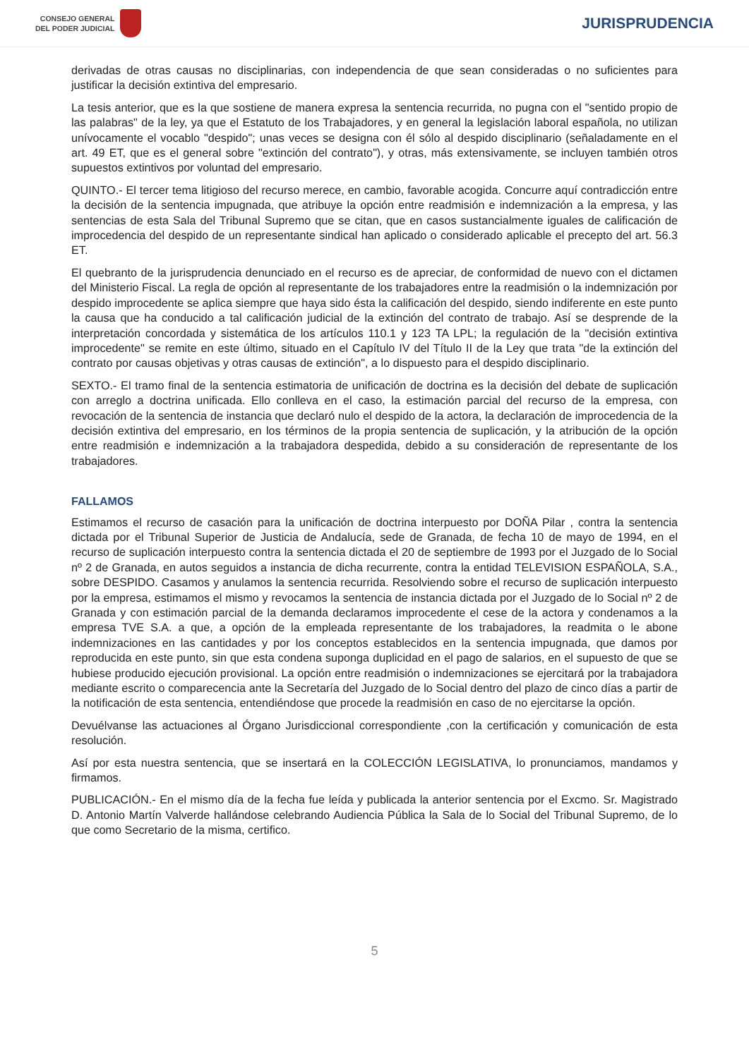CONSEJO GENERAL
DEL PODER JUDICIAL
JURISPRUDENCIA
derivadas de otras causas no disciplinarias, con independencia de que sean consideradas o no suficientes para justificar la decisión extintiva del empresario.
La tesis anterior, que es la que sostiene de manera expresa la sentencia recurrida, no pugna con el "sentido propio de las palabras" de la ley, ya que el Estatuto de los Trabajadores, y en general la legislación laboral española, no utilizan unívocamente el vocablo "despido"; unas veces se designa con él sólo al despido disciplinario (señaladamente en el art. 49 ET, que es el general sobre "extinción del contrato"), y otras, más extensivamente, se incluyen también otros supuestos extintivos por voluntad del empresario.
QUINTO.- El tercer tema litigioso del recurso merece, en cambio, favorable acogida. Concurre aquí contradicción entre la decisión de la sentencia impugnada, que atribuye la opción entre readmisión e indemnización a la empresa, y las sentencias de esta Sala del Tribunal Supremo que se citan, que en casos sustancialmente iguales de calificación de improcedencia del despido de un representante sindical han aplicado o considerado aplicable el precepto del art. 56.3 ET.
El quebranto de la jurisprudencia denunciado en el recurso es de apreciar, de conformidad de nuevo con el dictamen del Ministerio Fiscal. La regla de opción al representante de los trabajadores entre la readmisión o la indemnización por despido improcedente se aplica siempre que haya sido ésta la calificación del despido, siendo indiferente en este punto la causa que ha conducido a tal calificación judicial de la extinción del contrato de trabajo. Así se desprende de la interpretación concordada y sistemática de los artículos 110.1 y 123 TA LPL; la regulación de la "decisión extintiva improcedente" se remite en este último, situado en el Capítulo IV del Título II de la Ley que trata "de la extinción del contrato por causas objetivas y otras causas de extinción", a lo dispuesto para el despido disciplinario.
SEXTO.- El tramo final de la sentencia estimatoria de unificación de doctrina es la decisión del debate de suplicación con arreglo a doctrina unificada. Ello conlleva en el caso, la estimación parcial del recurso de la empresa, con revocación de la sentencia de instancia que declaró nulo el despido de la actora, la declaración de improcedencia de la decisión extintiva del empresario, en los términos de la propia sentencia de suplicación, y la atribución de la opción entre readmisión e indemnización a la trabajadora despedida, debido a su consideración de representante de los trabajadores.
FALLAMOS
Estimamos el recurso de casación para la unificación de doctrina interpuesto por DOÑA Pilar , contra la sentencia dictada por el Tribunal Superior de Justicia de Andalucía, sede de Granada, de fecha 10 de mayo de 1994, en el recurso de suplicación interpuesto contra la sentencia dictada el 20 de septiembre de 1993 por el Juzgado de lo Social nº 2 de Granada, en autos seguidos a instancia de dicha recurrente, contra la entidad TELEVISION ESPAÑOLA, S.A., sobre DESPIDO. Casamos y anulamos la sentencia recurrida. Resolviendo sobre el recurso de suplicación interpuesto por la empresa, estimamos el mismo y revocamos la sentencia de instancia dictada por el Juzgado de lo Social nº 2 de Granada y con estimación parcial de la demanda declaramos improcedente el cese de la actora y condenamos a la empresa TVE S.A. a que, a opción de la empleada representante de los trabajadores, la readmita o le abone indemnizaciones en las cantidades y por los conceptos establecidos en la sentencia impugnada, que damos por reproducida en este punto, sin que esta condena suponga duplicidad en el pago de salarios, en el supuesto de que se hubiese producido ejecución provisional. La opción entre readmisión o indemnizaciones se ejercitará por la trabajadora mediante escrito o comparecencia ante la Secretaría del Juzgado de lo Social dentro del plazo de cinco días a partir de la notificación de esta sentencia, entendiéndose que procede la readmisión en caso de no ejercitarse la opción.
Devuélvanse las actuaciones al Órgano Jurisdiccional correspondiente ,con la certificación y comunicación de esta resolución.
Así por esta nuestra sentencia, que se insertará en la COLECCIÓN LEGISLATIVA, lo pronunciamos, mandamos y firmamos.
PUBLICACIÓN.- En el mismo día de la fecha fue leída y publicada la anterior sentencia por el Excmo. Sr. Magistrado D. Antonio Martín Valverde hallándose celebrando Audiencia Pública la Sala de lo Social del Tribunal Supremo, de lo que como Secretario de la misma, certifico.
5